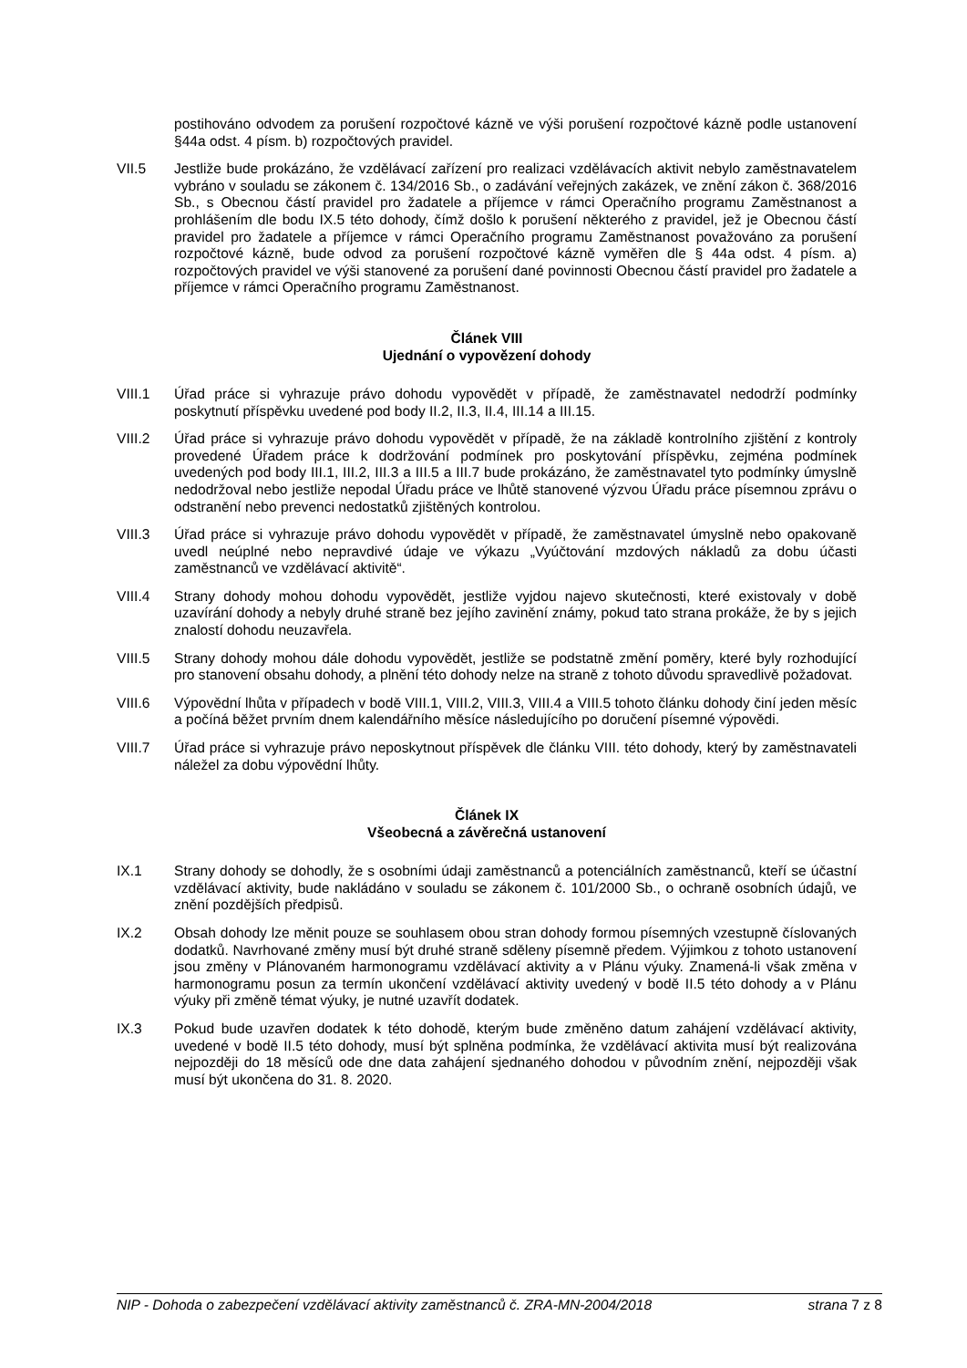postihováno odvodem za porušení rozpočtové kázně ve výši porušení rozpočtové kázně podle ustanovení §44a odst. 4 písm. b) rozpočtových pravidel.
VII.5 Jestliže bude prokázáno, že vzdělávací zařízení pro realizaci vzdělávacích aktivit nebylo zaměstnavatelem vybráno v souladu se zákonem č. 134/2016 Sb., o zadávání veřejných zakázek, ve znění zákon č. 368/2016 Sb., s Obecnou částí pravidel pro žadatele a příjemce v rámci Operačního programu Zaměstnanost a prohlášením dle bodu IX.5 této dohody, čímž došlo k porušení některého z pravidel, jež je Obecnou částí pravidel pro žadatele a příjemce v rámci Operačního programu Zaměstnanost považováno za porušení rozpočtové kázně, bude odvod za porušení rozpočtové kázně vyměřen dle § 44a odst. 4 písm. a) rozpočtových pravidel ve výši stanovené za porušení dané povinnosti Obecnou částí pravidel pro žadatele a příjemce v rámci Operačního programu Zaměstnanost.
Článek VIII
Ujednání o vypovězení dohody
VIII.1 Úřad práce si vyhrazuje právo dohodu vypovědět v případě, že zaměstnavatel nedodrží podmínky poskytnutí příspěvku uvedené pod body II.2, II.3, II.4, III.14 a III.15.
VIII.2 Úřad práce si vyhrazuje právo dohodu vypovědět v případě, že na základě kontrolního zjištění z kontroly provedené Úřadem práce k dodržování podmínek pro poskytování příspěvku, zejména podmínek uvedených pod body III.1, III.2, III.3 a III.5 a III.7 bude prokázáno, že zaměstnavatel tyto podmínky úmyslně nedodržoval nebo jestliže nepodal Úřadu práce ve lhůtě stanovené výzvou Úřadu práce písemnou zprávu o odstranění nebo prevenci nedostatků zjištěných kontrolou.
VIII.3 Úřad práce si vyhrazuje právo dohodu vypovědět v případě, že zaměstnavatel úmyslně nebo opakovaně uvedl neúplné nebo nepravdivé údaje ve výkazu „Vyúčtování mzdových nákladů za dobu účasti zaměstnanců ve vzdělávací aktivitě“.
VIII.4 Strany dohody mohou dohodu vypovědět, jestliže vyjdou najevo skutečnosti, které existovaly v době uzavírání dohody a nebyly druhé straně bez jejího zavinění známy, pokud tato strana prokáže, že by s jejich znalostí dohodu neuzavřela.
VIII.5 Strany dohody mohou dále dohodu vypovědět, jestliže se podstatně změní poměry, které byly rozhodující pro stanovení obsahu dohody, a plnění této dohody nelze na straně z tohoto důvodu spravedlivě požadovat.
VIII.6 Výpovědní lhůta v případech v bodě VIII.1, VIII.2, VIII.3, VIII.4 a VIII.5 tohoto článku dohody činí jeden měsíc a počíná běžet prvním dnem kalendářního měsíce následujícího po doručení písemné výpovědi.
VIII.7 Úřad práce si vyhrazuje právo neposkytnout příspěvek dle článku VIII. této dohody, který by zaměstnavateli náležel za dobu výpovědní lhůty.
Článek IX
Všeobecná a závěrečná ustanovení
IX.1 Strany dohody se dohodly, že s osobními údaji zaměstnanců a potenciálních zaměstnanců, kteří se účastní vzdělávací aktivity, bude nakládáno v souladu se zákonem č. 101/2000 Sb., o ochraně osobních údajů, ve znění pozdějších předpisů.
IX.2 Obsah dohody lze měnit pouze se souhlasem obou stran dohody formou písemných vzestupně číslovaných dodatků. Navrhované změny musí být druhé straně sděleny písemně předem. Výjimkou z tohoto ustanovení jsou změny v Plánovaném harmonogramu vzdělávací aktivity a v Plánu výuky. Znamená-li však změna v harmonogramu posun za termín ukončení vzdělávací aktivity uvedený v bodě II.5 této dohody a v Plánu výuky při změně témat výuky, je nutné uzavřít dodatek.
IX.3 Pokud bude uzavřen dodatek k této dohodě, kterým bude změněno datum zahájení vzdělávací aktivity, uvedené v bodě II.5 této dohody, musí být splněna podmínka, že vzdělávací aktivita musí být realizována nejpozději do 18 měsíců ode dne data zahájení sjednaného dohodou v původním znění, nejpozději však musí být ukončena do 31. 8. 2020.
NIP - Dohoda o zabezpečení vzdělávací aktivity zaměstnanců č. ZRA-MN-2004/2018 strana 7 z 8